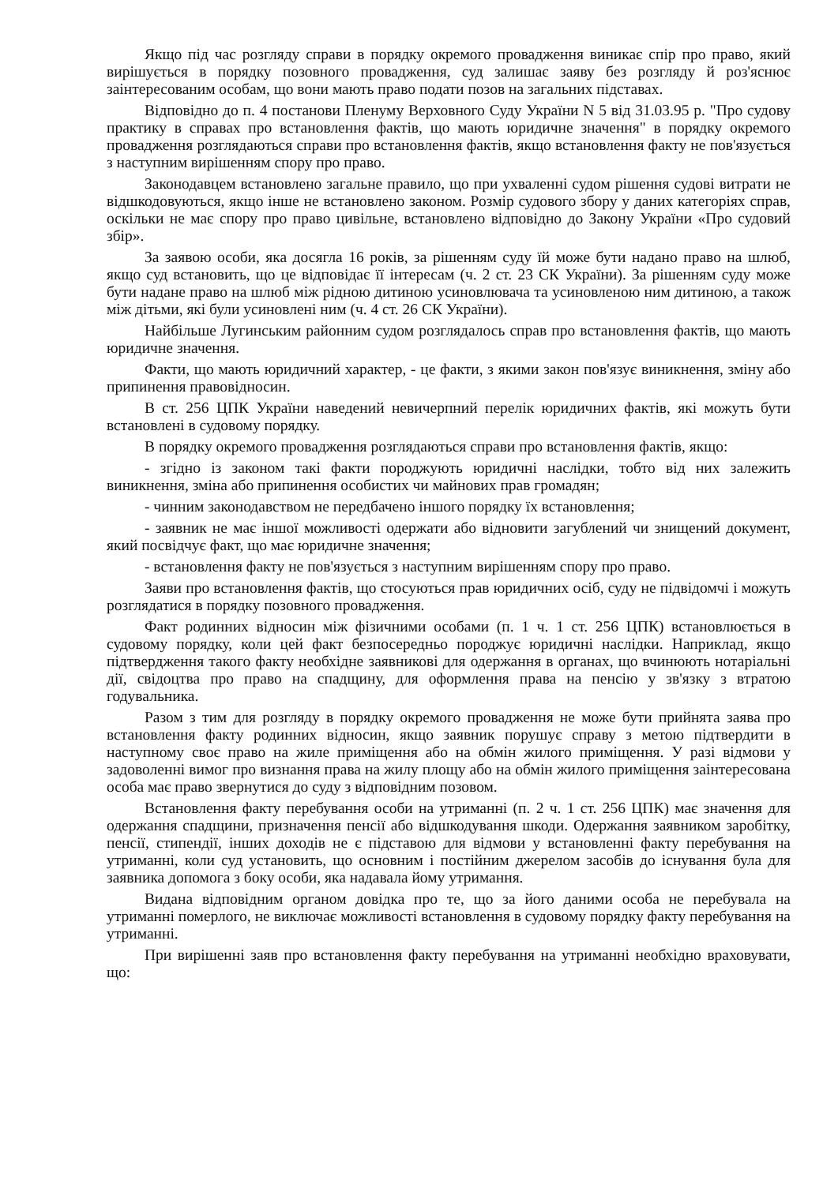Якщо під час розгляду справи в порядку окремого провадження виникає спір про право, який вирішується в порядку позовного провадження, суд залишає заяву без розгляду й роз'яснює заінтересованим особам, що вони мають право подати позов на загальних підставах.
Відповідно до п. 4 постанови Пленуму Верховного Суду України N 5 від 31.03.95 р. "Про судову практику в справах про встановлення фактів, що мають юридичне значення" в порядку окремого провадження розглядаються справи про встановлення фактів, якщо встановлення факту не пов'язується з наступним вирішенням спору про право.
Законодавцем встановлено загальне правило, що при ухваленні судом рішення судові витрати не відшкодовуються, якщо інше не встановлено законом. Розмір судового збору у даних категоріях справ, оскільки не має спору про право цивільне, встановлено відповідно до Закону України «Про судовий збір».
За заявою особи, яка досягла 16 років, за рішенням суду їй може бути надано право на шлюб, якщо суд встановить, що це відповідає її інтересам (ч. 2 ст. 23 СК України). За рішенням суду може бути надане право на шлюб між рідною дитиною усиновлювача та усиновленою ним дитиною, а також між дітьми, які були усиновлені ним (ч. 4 ст. 26 СК України).
Найбільше Лугинським районним судом розглядалось справ про встановлення фактів, що мають юридичне значення.
Факти, що мають юридичний характер, - це факти, з якими закон пов'язує виникнення, зміну або припинення правовідносин.
В ст. 256 ЦПК України наведений невичерпний перелік юридичних фактів, які можуть бути встановлені в судовому порядку.
В порядку окремого провадження розглядаються справи про встановлення фактів, якщо:
- згідно із законом такі факти породжують юридичні наслідки, тобто від них залежить виникнення, зміна або припинення особистих чи майнових прав громадян;
- чинним законодавством не передбачено іншого порядку їх встановлення;
- заявник не має іншої можливості одержати або відновити загублений чи знищений документ, який посвідчує факт, що має юридичне значення;
- встановлення факту не пов'язується з наступним вирішенням спору про право.
Заяви про встановлення фактів, що стосуються прав юридичних осіб, суду не підвідомчі і можуть розглядатися в порядку позовного провадження.
Факт родинних відносин між фізичними особами (п. 1 ч. 1 ст. 256 ЦПК) встановлюється в судовому порядку, коли цей факт безпосередньо породжує юридичні наслідки. Наприклад, якщо підтвердження такого факту необхідне заявникові для одержання в органах, що вчинюють нотаріальні дії, свідоцтва про право на спадщину, для оформлення права на пенсію у зв'язку з втратою годувальника.
Разом з тим для розгляду в порядку окремого провадження не може бути прийнята заява про встановлення факту родинних відносин, якщо заявник порушує справу з метою підтвердити в наступному своє право на жиле приміщення або на обмін жилого приміщення. У разі відмови у задоволенні вимог про визнання права на жилу площу або на обмін жилого приміщення заінтересована особа має право звернутися до суду з відповідним позовом.
Встановлення факту перебування особи на утриманні (п. 2 ч. 1 ст. 256 ЦПК) має значення для одержання спадщини, призначення пенсії або відшкодування шкоди. Одержання заявником заробітку, пенсії, стипендії, інших доходів не є підставою для відмови у встановленні факту перебування на утриманні, коли суд установить, що основним і постійним джерелом засобів до існування була для заявника допомога з боку особи, яка надавала йому утримання.
Видана відповідним органом довідка про те, що за його даними особа не перебувала на утриманні померлого, не виключає можливості встановлення в судовому порядку факту перебування на утриманні.
При вирішенні заяв про встановлення факту перебування на утриманні необхідно враховувати, що: